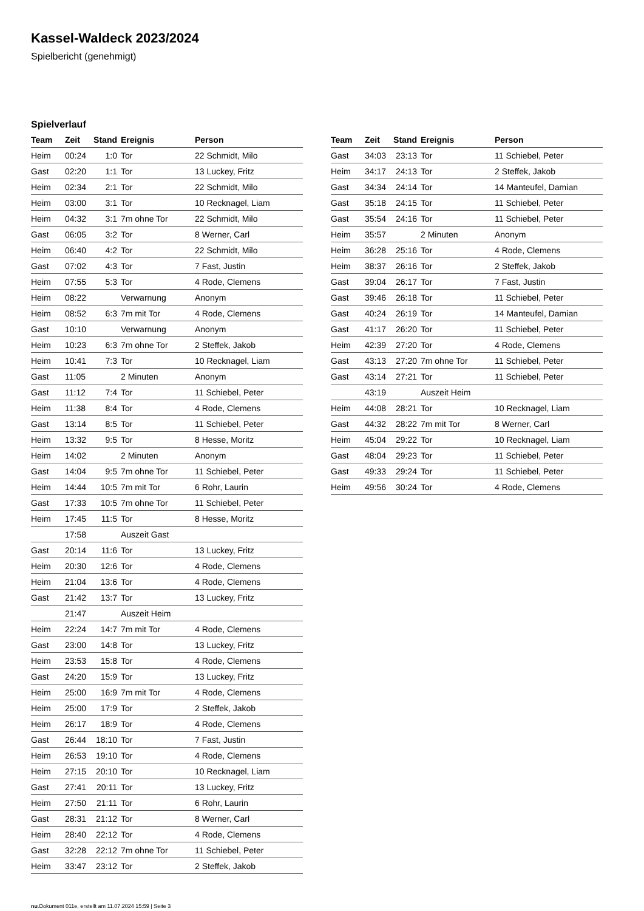Kassel-Waldeck 2023/2024
Spielbericht (genehmigt)
Spielverlauf
| Team | Zeit | Stand | Ereignis | Person |
| --- | --- | --- | --- | --- |
| Heim | 00:24 | 1:0 | Tor | 22 Schmidt, Milo |
| Gast | 02:20 | 1:1 | Tor | 13 Luckey, Fritz |
| Heim | 02:34 | 2:1 | Tor | 22 Schmidt, Milo |
| Heim | 03:00 | 3:1 | Tor | 10 Recknagel, Liam |
| Heim | 04:32 | 3:1 | 7m ohne Tor | 22 Schmidt, Milo |
| Gast | 06:05 | 3:2 | Tor | 8 Werner, Carl |
| Heim | 06:40 | 4:2 | Tor | 22 Schmidt, Milo |
| Gast | 07:02 | 4:3 | Tor | 7 Fast, Justin |
| Heim | 07:55 | 5:3 | Tor | 4 Rode, Clemens |
| Heim | 08:22 | | Verwarnung | Anonym |
| Heim | 08:52 | 6:3 | 7m mit Tor | 4 Rode, Clemens |
| Gast | 10:10 | | Verwarnung | Anonym |
| Heim | 10:23 | 6:3 | 7m ohne Tor | 2 Steffek, Jakob |
| Heim | 10:41 | 7:3 | Tor | 10 Recknagel, Liam |
| Gast | 11:05 | | 2 Minuten | Anonym |
| Gast | 11:12 | 7:4 | Tor | 11 Schiebel, Peter |
| Heim | 11:38 | 8:4 | Tor | 4 Rode, Clemens |
| Gast | 13:14 | 8:5 | Tor | 11 Schiebel, Peter |
| Heim | 13:32 | 9:5 | Tor | 8 Hesse, Moritz |
| Heim | 14:02 | | 2 Minuten | Anonym |
| Gast | 14:04 | 9:5 | 7m ohne Tor | 11 Schiebel, Peter |
| Heim | 14:44 | 10:5 | 7m mit Tor | 6 Rohr, Laurin |
| Gast | 17:33 | 10:5 | 7m ohne Tor | 11 Schiebel, Peter |
| Heim | 17:45 | 11:5 | Tor | 8 Hesse, Moritz |
| | 17:58 | | Auszeit Gast | |
| Gast | 20:14 | 11:6 | Tor | 13 Luckey, Fritz |
| Heim | 20:30 | 12:6 | Tor | 4 Rode, Clemens |
| Heim | 21:04 | 13:6 | Tor | 4 Rode, Clemens |
| Gast | 21:42 | 13:7 | Tor | 13 Luckey, Fritz |
| | 21:47 | | Auszeit Heim | |
| Heim | 22:24 | 14:7 | 7m mit Tor | 4 Rode, Clemens |
| Gast | 23:00 | 14:8 | Tor | 13 Luckey, Fritz |
| Heim | 23:53 | 15:8 | Tor | 4 Rode, Clemens |
| Gast | 24:20 | 15:9 | Tor | 13 Luckey, Fritz |
| Heim | 25:00 | 16:9 | 7m mit Tor | 4 Rode, Clemens |
| Heim | 25:00 | 17:9 | Tor | 2 Steffek, Jakob |
| Heim | 26:17 | 18:9 | Tor | 4 Rode, Clemens |
| Gast | 26:44 | 18:10 | Tor | 7 Fast, Justin |
| Heim | 26:53 | 19:10 | Tor | 4 Rode, Clemens |
| Heim | 27:15 | 20:10 | Tor | 10 Recknagel, Liam |
| Gast | 27:41 | 20:11 | Tor | 13 Luckey, Fritz |
| Heim | 27:50 | 21:11 | Tor | 6 Rohr, Laurin |
| Gast | 28:31 | 21:12 | Tor | 8 Werner, Carl |
| Heim | 28:40 | 22:12 | Tor | 4 Rode, Clemens |
| Gast | 32:28 | 22:12 | 7m ohne Tor | 11 Schiebel, Peter |
| Heim | 33:47 | 23:12 | Tor | 2 Steffek, Jakob |
| Team | Zeit | Stand | Ereignis | Person |
| --- | --- | --- | --- | --- |
| Gast | 34:03 | 23:13 | Tor | 11 Schiebel, Peter |
| Heim | 34:17 | 24:13 | Tor | 2 Steffek, Jakob |
| Gast | 34:34 | 24:14 | Tor | 14 Manteufel, Damian |
| Gast | 35:18 | 24:15 | Tor | 11 Schiebel, Peter |
| Gast | 35:54 | 24:16 | Tor | 11 Schiebel, Peter |
| Heim | 35:57 | | 2 Minuten | Anonym |
| Heim | 36:28 | 25:16 | Tor | 4 Rode, Clemens |
| Heim | 38:37 | 26:16 | Tor | 2 Steffek, Jakob |
| Gast | 39:04 | 26:17 | Tor | 7 Fast, Justin |
| Gast | 39:46 | 26:18 | Tor | 11 Schiebel, Peter |
| Gast | 40:24 | 26:19 | Tor | 14 Manteufel, Damian |
| Gast | 41:17 | 26:20 | Tor | 11 Schiebel, Peter |
| Heim | 42:39 | 27:20 | Tor | 4 Rode, Clemens |
| Gast | 43:13 | 27:20 | 7m ohne Tor | 11 Schiebel, Peter |
| Gast | 43:14 | 27:21 | Tor | 11 Schiebel, Peter |
| | 43:19 | | Auszeit Heim | |
| Heim | 44:08 | 28:21 | Tor | 10 Recknagel, Liam |
| Gast | 44:32 | 28:22 | 7m mit Tor | 8 Werner, Carl |
| Heim | 45:04 | 29:22 | Tor | 10 Recknagel, Liam |
| Gast | 48:04 | 29:23 | Tor | 11 Schiebel, Peter |
| Gast | 49:33 | 29:24 | Tor | 11 Schiebel, Peter |
| Heim | 49:56 | 30:24 | Tor | 4 Rode, Clemens |
nu.Dokument 011e, erstellt am 11.07.2024 15:59 | Seite 3